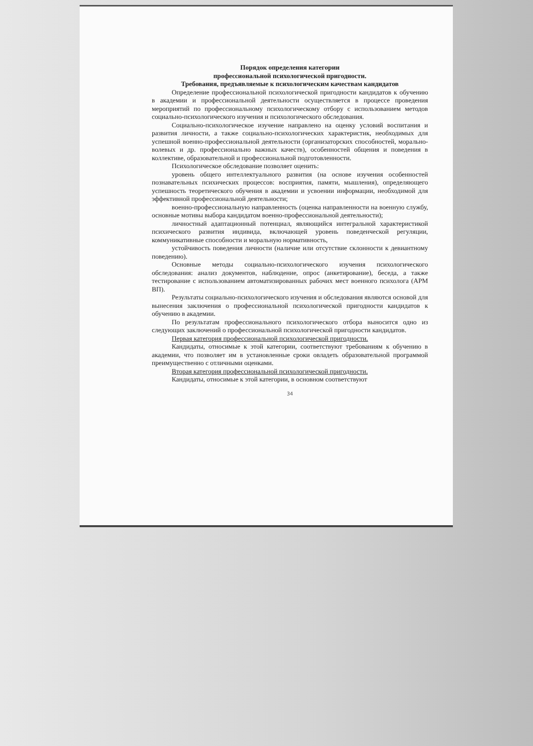Порядок определения категории
профессиональной психологической пригодности.
Требования, предъявляемые к психологическим качествам кандидатов
Определение профессиональной психологической пригодности кандидатов к обучению в академии и профессиональной деятельности осуществляется в процессе проведения мероприятий по профессиональному психологическому отбору с использованием методов социально-психологического изучения и психологического обследования.
Социально-психологическое изучение направлено на оценку условий воспитания и развития личности, а также социально-психологических характеристик, необходимых для успешной военно-профессиональной деятельности (организаторских способностей, морально-волевых и др. профессионально важных качеств), особенностей общения и поведения в коллективе, образовательной и профессиональной подготовленности.
Психологическое обследование позволяет оценить:
уровень общего интеллектуального развития (на основе изучения особенностей познавательных психических процессов: восприятия, памяти, мышления), определяющего успешность теоретического обучения в академии и усвоении информации, необходимой для эффективной профессиональной деятельности;
военно-профессиональную направленность (оценка направленности на военную службу, основные мотивы выбора кандидатом военно-профессиональной деятельности);
личностный адаптационный потенциал, являющийся интегральной характеристикой психического развития индивида, включающей уровень поведенческой регуляции, коммуникативные способности и моральную нормативность,
устойчивость поведения личности (наличие или отсутствие склонности к девиантному поведению).
Основные методы социально-психологического изучения психологического обследования: анализ документов, наблюдение, опрос (анкетирование), беседа, а также тестирование с использованием автоматизированных рабочих мест военного психолога (АРМ ВП).
Результаты социально-психологического изучения и обследования являются основой для вынесения заключения о профессиональной психологической пригодности кандидатов к обучению в академии.
По результатам профессионального психологического отбора выносится одно из следующих заключений о профессиональной психологической пригодности кандидатов.
Первая категория профессиональной психологической пригодности.
Кандидаты, относимые к этой категории, соответствуют требованиям к обучению в академии, что позволяет им в установленные сроки овладеть образовательной программой преимущественно с отличными оценками.
Вторая категория профессиональной психологической пригодности.
Кандидаты, относимые к этой категории, в основном соответствуют
34